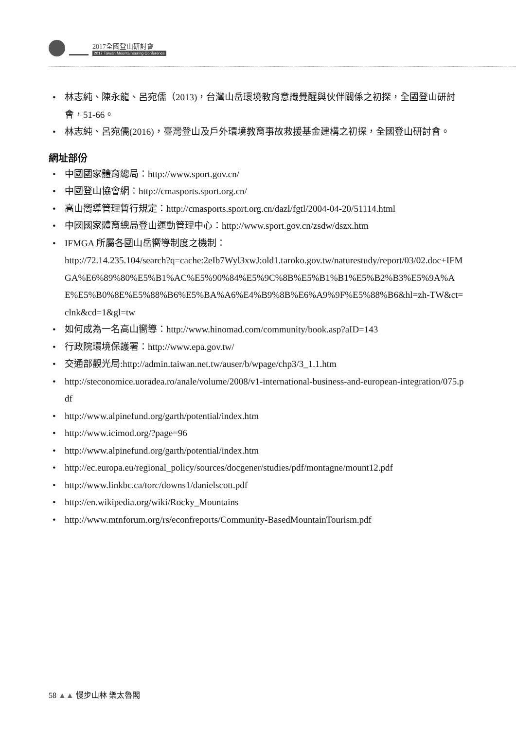2017全國登山研討會
2017 Taiwan Mountaineering Conference
• 林志純、陳永龍、呂宛儒（2013)，台灣山岳環境教育意識覺醒與伙伴關係之初探，全國登山研討會，51-66。
• 林志純、呂宛儒(2016)，臺灣登山及戶外環境教育事故救援基金建構之初探，全國登山研討會。
網址部份
• 中國國家體育總局：http://www.sport.gov.cn/
• 中國登山協會網：http://cmasports.sport.org.cn/
• 高山嚮導管理暫行規定：http://cmasports.sport.org.cn/dazl/fgtl/2004-04-20/51114.html
• 中國國家體育總局登山運動管理中心：http://www.sport.gov.cn/zsdw/dszx.htm
• IFMGA 所屬各國山岳嚮導制度之機制：
http://72.14.235.104/search?q=cache:2eIb7Wyl3xwJ:old1.taroko.gov.tw/naturestudy/report/03/02.doc+IFMGA%E6%89%80%E5%B1%AC%E5%90%84%E5%9C%8B%E5%B1%B1%E5%B2%B3%E5%9A%AE%E5%B0%8E%E5%88%B6%E5%BA%A6%E4%B9%8B%E6%A9%9F%E5%88%B6&hl=zh-TW&ct=clnk&cd=1&gl=tw
• 如何成為一名高山嚮導：http://www.hinomad.com/community/book.asp?aID=143
• 行政院環境保護署：http://www.epa.gov.tw/
• 交通部觀光局:http://admin.taiwan.net.tw/auser/b/wpage/chp3/3_1.1.htm
• http://steconomice.uoradea.ro/anale/volume/2008/v1-international-business-and-european-integration/075.pdf
• http://www.alpinefund.org/garth/potential/index.htm
• http://www.icimod.org/?page=96
• http://www.alpinefund.org/garth/potential/index.htm
• http://ec.europa.eu/regional_policy/sources/docgener/studies/pdf/montagne/mount12.pdf
• http://www.linkbc.ca/torc/downs1/danielscott.pdf
• http://en.wikipedia.org/wiki/Rocky_Mountains
• http://www.mtnforum.org/rs/econfreports/Community-BasedMountainTourism.pdf
58 ▲▲ 慢步山林 樂太魯閣